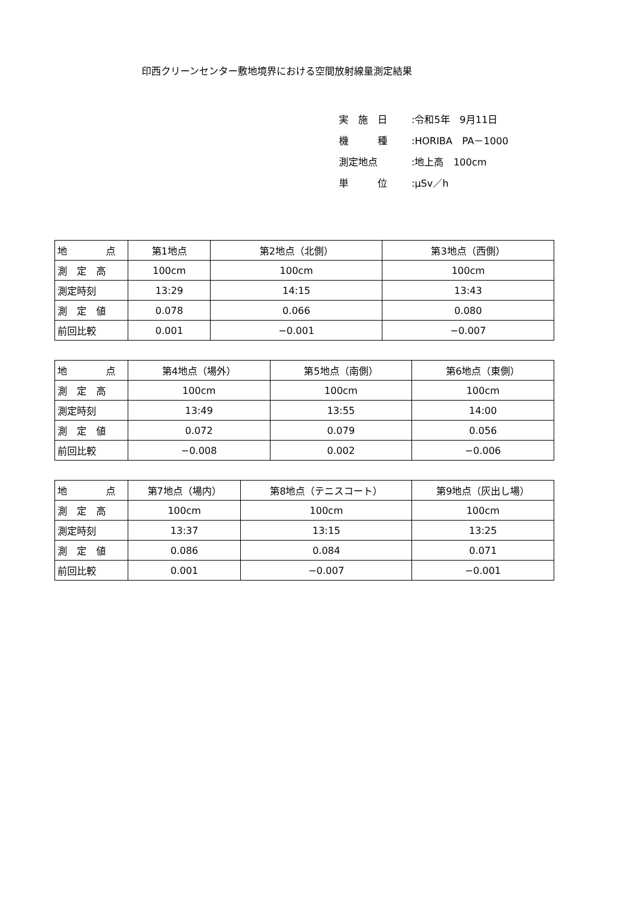印西クリーンセンター敷地境界における空間放射線量測定結果
実　施　日:令和5年　9月11日
機　　　種:HORIBA　PA－1000
測定地点:地上高　100cm
単　　　位:μSv／h
| 地 点 | 第1地点 | 第2地点（北側） | 第3地点（西側） |
| 測 定 高 | 100cm | 100cm | 100cm |
| 測定時刻 | 13:29 | 14:15 | 13:43 |
| 測 定 値 | 0.078 | 0.066 | 0.080 |
| 前回比較 | 0.001 | −0.001 | −0.007 |
| 地 点 | 第4地点（場外） | 第5地点（南側） | 第6地点（東側） |
| 測 定 高 | 100cm | 100cm | 100cm |
| 測定時刻 | 13:49 | 13:55 | 14:00 |
| 測 定 値 | 0.072 | 0.079 | 0.056 |
| 前回比較 | −0.008 | 0.002 | −0.006 |
| 地 点 | 第7地点（場内） | 第8地点（テニスコート） | 第9地点（灰出し場） |
| 測 定 高 | 100cm | 100cm | 100cm |
| 測定時刻 | 13:37 | 13:15 | 13:25 |
| 測 定 値 | 0.086 | 0.084 | 0.071 |
| 前回比較 | 0.001 | −0.007 | −0.001 |